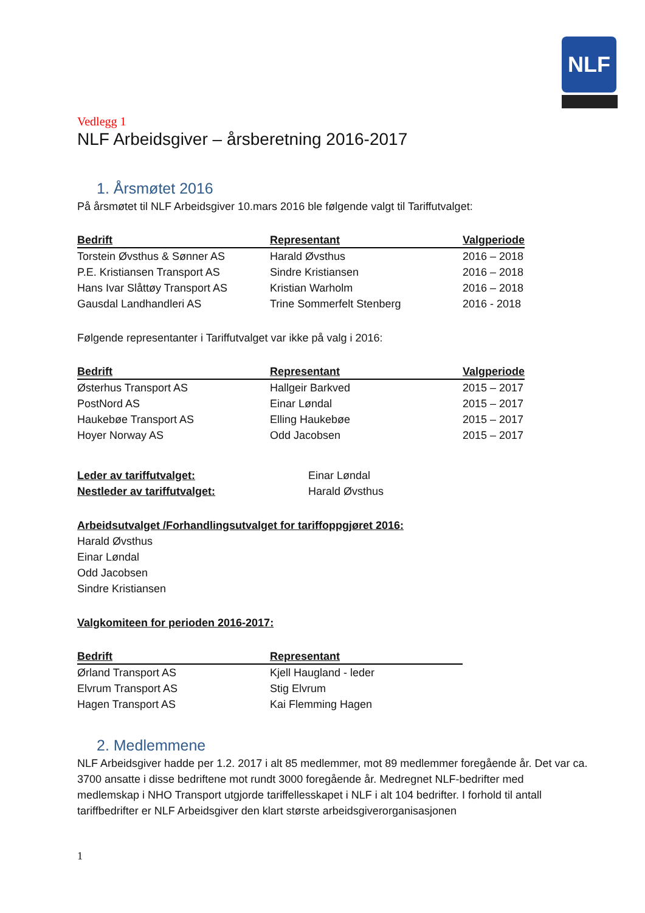NLF
Vedlegg 1
NLF Arbeidsgiver – årsberetning 2016-2017
1. Årsmøtet 2016
På årsmøtet til NLF Arbeidsgiver 10.mars 2016 ble følgende valgt til Tariffutvalget:
| Bedrift | Representant | Valgperiode |
| --- | --- | --- |
| Torstein Øvsthus & Sønner AS | Harald Øvsthus | 2016 – 2018 |
| P.E. Kristiansen Transport AS | Sindre Kristiansen | 2016 – 2018 |
| Hans Ivar Slåttøy Transport AS | Kristian Warholm | 2016 – 2018 |
| Gausdal Landhandleri AS | Trine Sommerfelt Stenberg | 2016 - 2018 |
Følgende representanter i Tariffutvalget var ikke på valg i 2016:
| Bedrift | Representant | Valgperiode |
| --- | --- | --- |
| Østerhus Transport AS | Hallgeir Barkved | 2015 – 2017 |
| PostNord AS | Einar Løndal | 2015 – 2017 |
| Haukebøe Transport AS | Elling Haukebøe | 2015 – 2017 |
| Hoyer Norway AS | Odd Jacobsen | 2015 – 2017 |
| Leder av tariffutvalget: | Einar Løndal |
| Nestleder av tariffutvalget: | Harald Øvsthus |
Arbeidsutvalget /Forhandlingsutvalget for tariffoppgjøret 2016:
Harald Øvsthus
Einar Løndal
Odd Jacobsen
Sindre Kristiansen
Valgkomiteen for perioden 2016-2017:
| Bedrift | Representant |
| --- | --- |
| Ørland Transport AS | Kjell Haugland - leder |
| Elvrum Transport AS | Stig Elvrum |
| Hagen Transport AS | Kai Flemming Hagen |
2. Medlemmene
NLF Arbeidsgiver hadde per 1.2. 2017 i alt 85 medlemmer, mot 89 medlemmer foregående år. Det var ca. 3700 ansatte i disse bedriftene mot rundt 3000 foregående år. Medregnet NLF-bedrifter med medlemskap i NHO Transport utgjorde tariffellesskapet i NLF i alt 104 bedrifter. I forhold til antall tariffbedrifter er NLF Arbeidsgiver den klart største arbeidsgiverorganisasjonen
1